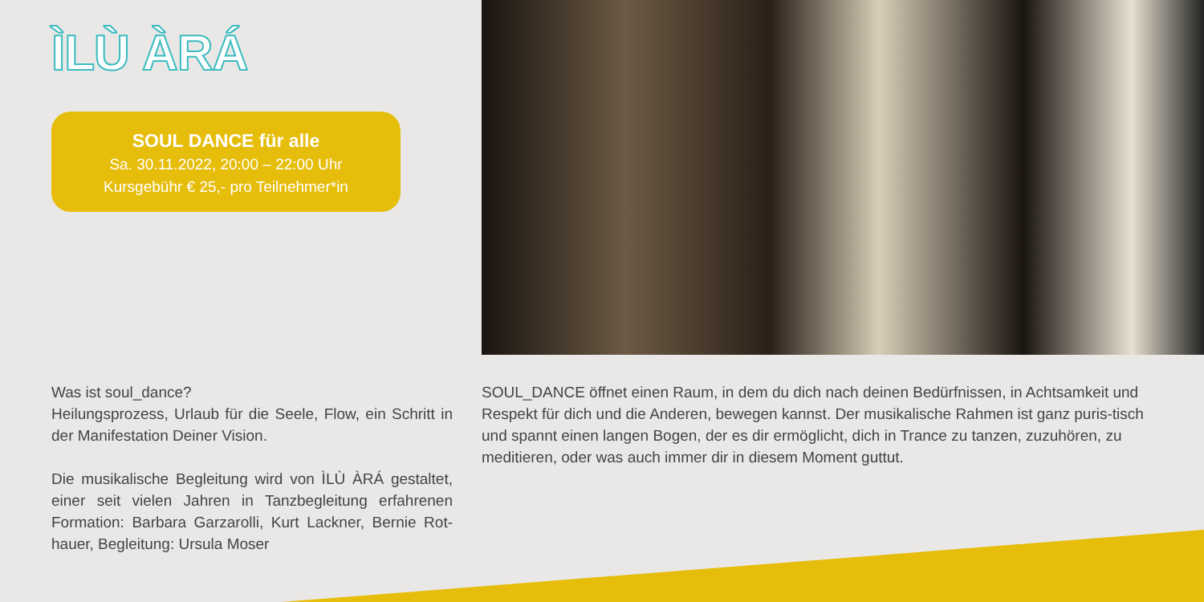ÌLÙ ÀRÁ
SOUL DANCE für alle
Sa. 30.11.2022, 20:00 – 22:00 Uhr
Kursgebühr € 25,- pro Teilnehmer*in
Was ist soul_dance?
Heilungsprozess, Urlaub für die Seele, Flow, ein Schritt in der Manifestation Deiner Vision.
Die musikalische Begleitung wird von ÌLÙ ÀRÁ gestaltet, einer seit vielen Jahren in Tanzbegleitung erfahrenen Formation: Barbara Garzarolli, Kurt Lackner, Bernie Rot-hauer, Begleitung: Ursula Moser
SOUL_DANCE öffnet einen Raum, in dem du dich nach deinen Bedürfnissen, in Achtsamkeit und Respekt für dich und die Anderen, bewegen kannst. Der musikalische Rahmen ist ganz puris-tisch und spannt einen langen Bogen, der es dir ermöglicht, dich in Trance zu tanzen, zuzuhören, zu meditieren, oder was auch immer dir in diesem Moment guttut.